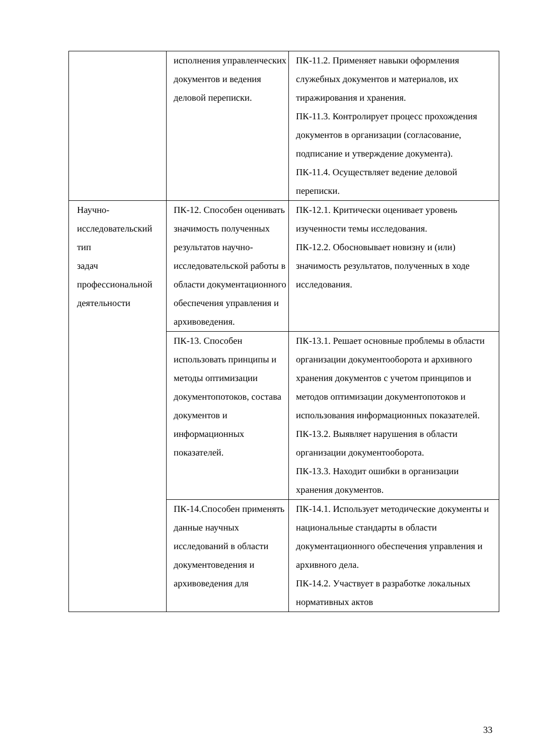| | исполнения управленческих документов и ведения деловой переписки. | ПК-11.2. Применяет навыки оформления служебных документов и материалов, их тиражирования и хранения. ПК-11.3. Контролирует процесс прохождения документов в организации (согласование, подписание и утверждение документа). ПК-11.4. Осуществляет ведение деловой переписки. |
| Научно- исследовательский тип задач профессиональной деятельности | ПК-12. Способен оценивать значимость полученных результатов научно-исследовательской работы в области документационного обеспечения управления и архивоведения. | ПК-12.1. Критически оценивает уровень изученности темы исследования. ПК-12.2. Обосновывает новизну и (или) значимость результатов, полученных в ходе исследования. |
| | ПК-13. Способен использовать принципы и методы оптимизации документопотоков, состава документов и информационных показателей. | ПК-13.1. Решает основные проблемы в области организации документооборота и архивного хранения документов с учетом принципов и методов оптимизации документопотоков и использования информационных показателей. ПК-13.2. Выявляет нарушения в области организации документооборота. ПК-13.3. Находит ошибки в организации хранения документов. |
| | ПК-14.Способен применять данные научных исследований в области документоведения и архивоведения для | ПК-14.1. Использует методические документы и национальные стандарты в области документационного обеспечения управления и архивного дела. ПК-14.2. Участвует в разработке локальных нормативных актов |
33